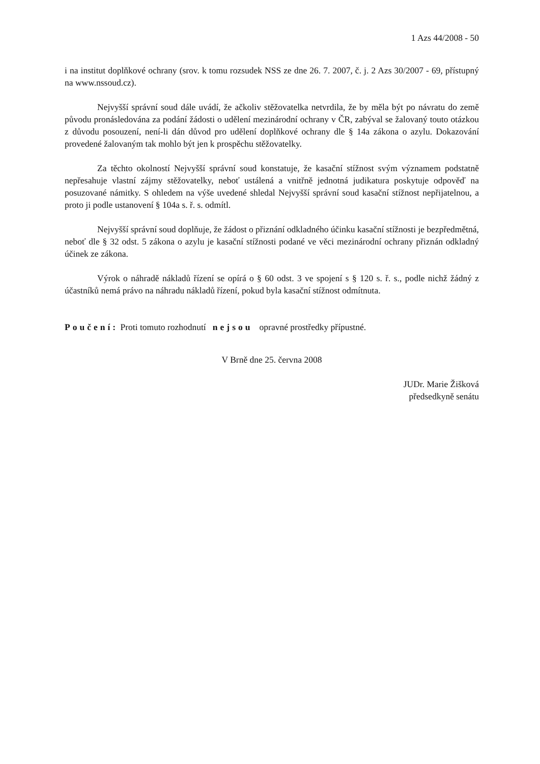1 Azs 44/2008 - 50
i na institut doplňkové ochrany (srov. k tomu rozsudek NSS ze dne 26. 7. 2007, č. j. 2 Azs 30/2007 - 69, přístupný na www.nssoud.cz).
Nejvyšší správní soud dále uvádí, že ačkoliv stěžovatelka netvrdila, že by měla být po návratu do země původu pronásledována za podání žádosti o udělení mezinárodní ochrany v ČR, zabýval se žalovaný touto otázkou z důvodu posouzení, není-li dán důvod pro udělení doplňkové ochrany dle § 14a zákona o azylu. Dokazování provedené žalovaným tak mohlo být jen k prospěchu stěžovatelky.
Za těchto okolností Nejvyšší správní soud konstatuje, že kasační stížnost svým významem podstatně nepřesahuje vlastní zájmy stěžovatelky, neboť ustálená a vnitřně jednotná judikatura poskytuje odpověď na posuzované námitky. S ohledem na výše uvedené shledal Nejvyšší správní soud kasační stížnost nepřijatelnou, a proto ji podle ustanovení § 104a s. ř. s. odmítl.
Nejvyšší správní soud doplňuje, že žádost o přiznání odkladného účinku kasační stížnosti je bezpředmětná, neboť dle § 32 odst. 5 zákona o azylu je kasační stížnosti podané ve věci mezinárodní ochrany přiznán odkladný účinek ze zákona.
Výrok o náhradě nákladů řízení se opírá o § 60 odst. 3 ve spojení s § 120 s. ř. s., podle nichž žádný z účastníků nemá právo na náhradu nákladů řízení, pokud byla kasační stížnost odmítnuta.
Poučení: Proti tomuto rozhodnutí nejsou opravné prostředky přípustné.
V Brně dne 25. června 2008
JUDr. Marie Žišková
předsedkyně senátu